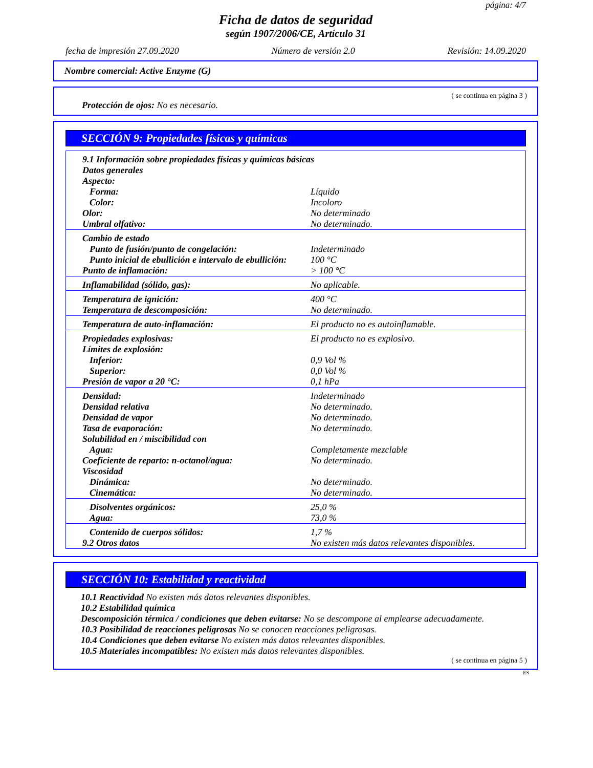página: 4/7
Ficha de datos de seguridad
según 1907/2006/CE, Artículo 31
fecha de impresión 27.09.2020 Número de versión 2.0 Revisión: 14.09.2020
Nombre comercial: Active Enzyme (G)
( se continua en página 3 )
Protección de ojos: No es necesario.
SECCIÓN 9: Propiedades físicas y químicas
| 9.1 Información sobre propiedades físicas y químicas básicas | |
| Datos generales | |
| Aspecto: | |
| Forma: | Líquido |
| Color: | Incoloro |
| Olor: | No determinado |
| Umbral olfativo: | No determinado. |
| Cambio de estado | |
| Punto de fusión/punto de congelación: | Indeterminado |
| Punto inicial de ebullición e intervalo de ebullición: | 100 °C |
| Punto de inflamación: | > 100 °C |
| Inflamabilidad (sólido, gas): | No aplicable. |
| Temperatura de ignición: | 400 °C |
| Temperatura de descomposición: | No determinado. |
| Temperatura de auto-inflamación: | El producto no es autoinflamable. |
| Propiedades explosivas: | El producto no es explosivo. |
| Límites de explosión: | |
| Inferior: | 0,9 Vol % |
| Superior: | 0,0 Vol % |
| Presión de vapor a 20 °C: | 0,1 hPa |
| Densidad: | Indeterminado |
| Densidad relativa | No determinado. |
| Densidad de vapor | No determinado. |
| Tasa de evaporación: | No determinado. |
| Solubilidad en / miscibilidad con | |
| Agua: | Completamente mezclable |
| Coeficiente de reparto: n-octanol/agua: | No determinado. |
| Viscosidad | |
| Dinámica: | No determinado. |
| Cinemática: | No determinado. |
| Disolventes orgánicos: | 25,0 % |
| Agua: | 73,0 % |
| Contenido de cuerpos sólidos: | 1,7 % |
| 9.2 Otros datos | No existen más datos relevantes disponibles. |
SECCIÓN 10: Estabilidad y reactividad
10.1 Reactividad No existen más datos relevantes disponibles.
10.2 Estabilidad química
Descomposición térmica / condiciones que deben evitarse: No se descompone al emplearse adecuadamente.
10.3 Posibilidad de reacciones peligrosas No se conocen reacciones peligrosas.
10.4 Condiciones que deben evitarse No existen más datos relevantes disponibles.
10.5 Materiales incompatibles: No existen más datos relevantes disponibles.
( se continua en página 5 )
ES